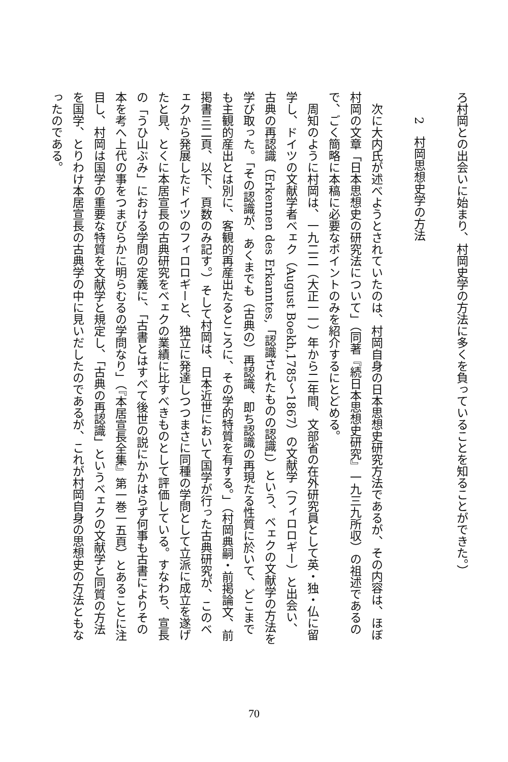ろ村岡との出会いに始まり、村岡史学の方法に多くを負っていることを知ることができた。）
2　村岡思想史学の方法
　次に大内氏が述べようとされていたのは、村岡自身の日本思想史研究方法であるが、その内容は、ほぼ村岡の文章「日本思想史の研究法について」（同著『続日本思想史研究』一九三九所収）の祖述であるので、ごく簡略に本稿に必要なポイントのみを紹介するにとどめる。
　周知のように村岡は、一九二二（大正一一）年から二年間、文部省の在外研究員として英・独・仏に留学し、ドイツの文献学者ベェク（August Boekh,1785～1867）の文献学（フィロロギー）と出会い、古典の再認識（Erkennen des Erkanntes,「認識されたものの認識」）という、ベェクの文献学の方法を学び取った。「その認識が、あくまでも（古典の）再認識、即ち認識の再現たる性質に於いて、どこまでも主観的産出とは別に、客観的再産出たるところに、その学的特質を有する。」（村岡典嗣・前掲論文、前掲書三二頁、以下、頁数のみ記す。）そして村岡は、日本近世において国学が行った古典研究が、このベェクから発展したドイツのフィロロギーと、独立に発達しつつまさに同種の学問として立派に成立を遂げたと見、とくに本居宣長の古典研究をベェクの業績に比すべきものとして評価している。すなわち、宣長の「うひ山ぶみ」における学問の定義に、「古書とはすべて後世の説にかかはらず何事も古書によりその本を考へ上代の事をつまびらかに明らむるの学問なり」（『本居宣長全集』第一巻一五頁）とあることに注目し、村岡は国学の重要な特質を文献学と規定し、「古典の再認識」というベェクの文献学と同質の方法を国学、とりわけ本居宣長の古典学の中に見いだしたのであるが、これが村岡自身の思想史の方法ともなったのである。
70